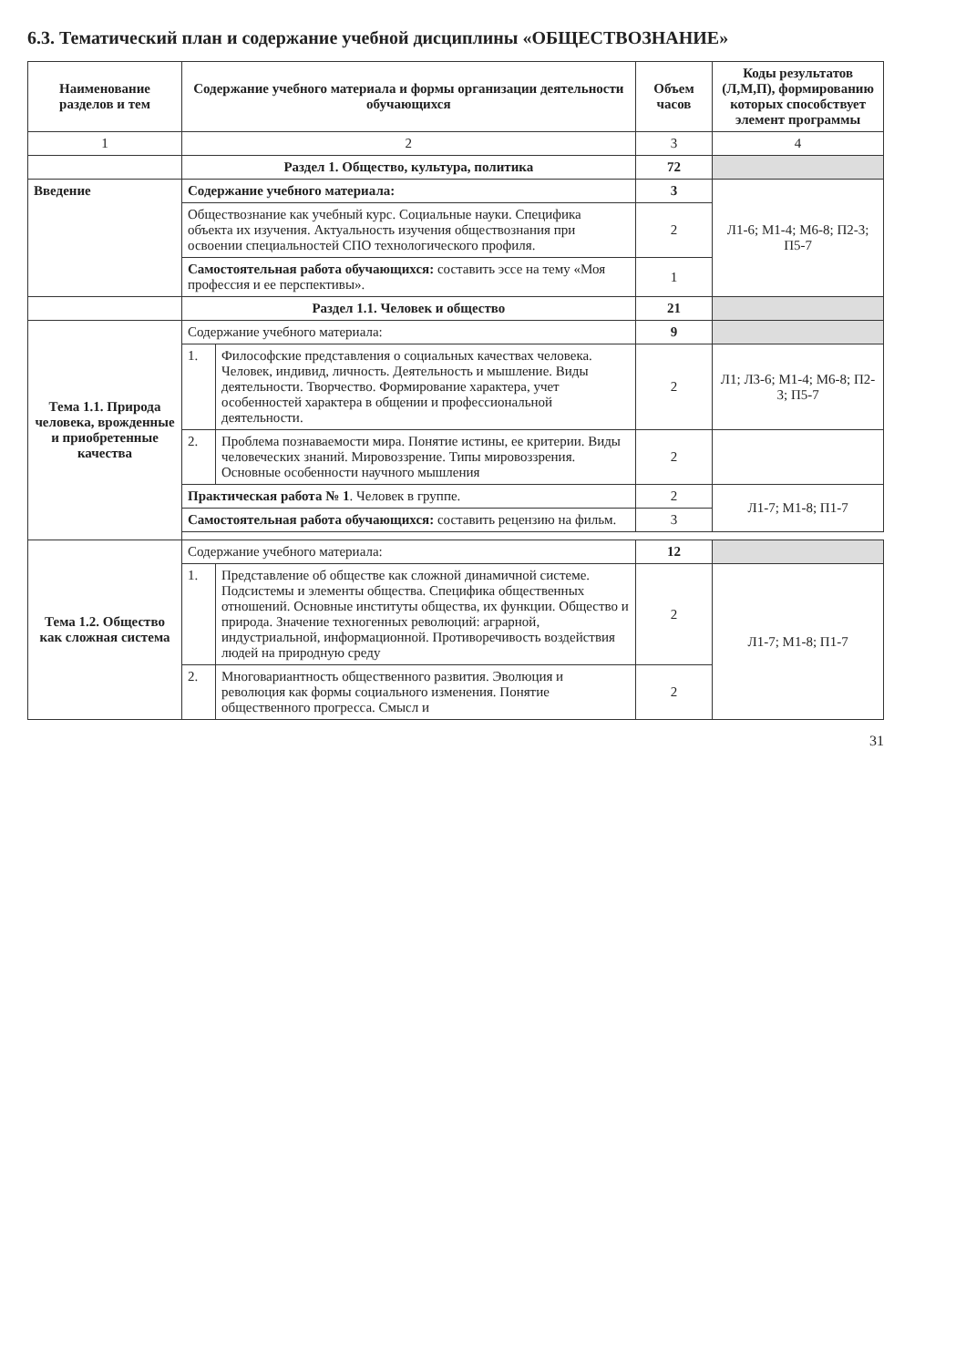6.3. Тематический план и содержание учебной дисциплины «ОБЩЕСТВОЗНАНИЕ»
| Наименование разделов и тем | Содержание учебного материала и формы организации деятельности обучающихся | | Объем часов | Коды результатов (Л,М,П), формированию которых способствует элемент программы |
| --- | --- | --- | --- | --- |
| 1 | 2 | | 3 | 4 |
| | Раздел 1. Общество, культура, политика | | 72 | |
| Введение | Содержание учебного материала: | | 3 | Л1-6; М1-4; М6-8; П2-3; П5-7 |
| | Обществознание как учебный курс. Социальные науки. Специфика объекта их изучения. Актуальность изучения обществознания при освоении специальностей СПО технологического профиля. | | 2 | |
| | Самостоятельная работа обучающихся: составить эссе на тему «Моя профессия и ее перспективы». | | 1 | |
| | Раздел 1.1. Человек и общество | | 21 | |
| Тема 1.1. Природа человека, врожденные и приобретенные качества | Содержание учебного материала: | | 9 | |
| | 1. | Философские представления о социальных качествах человека. Человек, индивид, личность. Деятельность и мышление. Виды деятельности. Творчество. Формирование характера, учет особенностей характера в общении и профессиональной деятельности. | 2 | Л1; Л3-6; М1-4; М6-8; П2-3; П5-7 |
| | 2. | Проблема познаваемости мира. Понятие истины, ее критерии. Виды человеческих знаний. Мировоззрение. Типы мировоззрения. Основные особенности научного мышления | 2 | |
| | Практическая работа № 1 . Человек в группе. | | 2 | Л1-7; М1-8; П1-7 |
| | Самостоятельная работа обучающихся: составить рецензию на фильм. | | 3 | |
| Тема 1.2. Общество как сложная система | Содержание учебного материала: | | 12 | |
| | 1. | Представление об обществе как сложной динамичной системе. Подсистемы и элементы общества. Специфика общественных отношений. Основные институты общества, их функции. Общество и природа. Значение техногенных революций: аграрной, индустриальной, информационной. Противоречивость воздействия людей на природную среду | 2 | Л1-7; М1-8; П1-7 |
| | 2. | Многовариантность общественного развития. Эволюция и революция как формы социального изменения. Понятие общественного прогресса. Смысл и | 2 | |
31